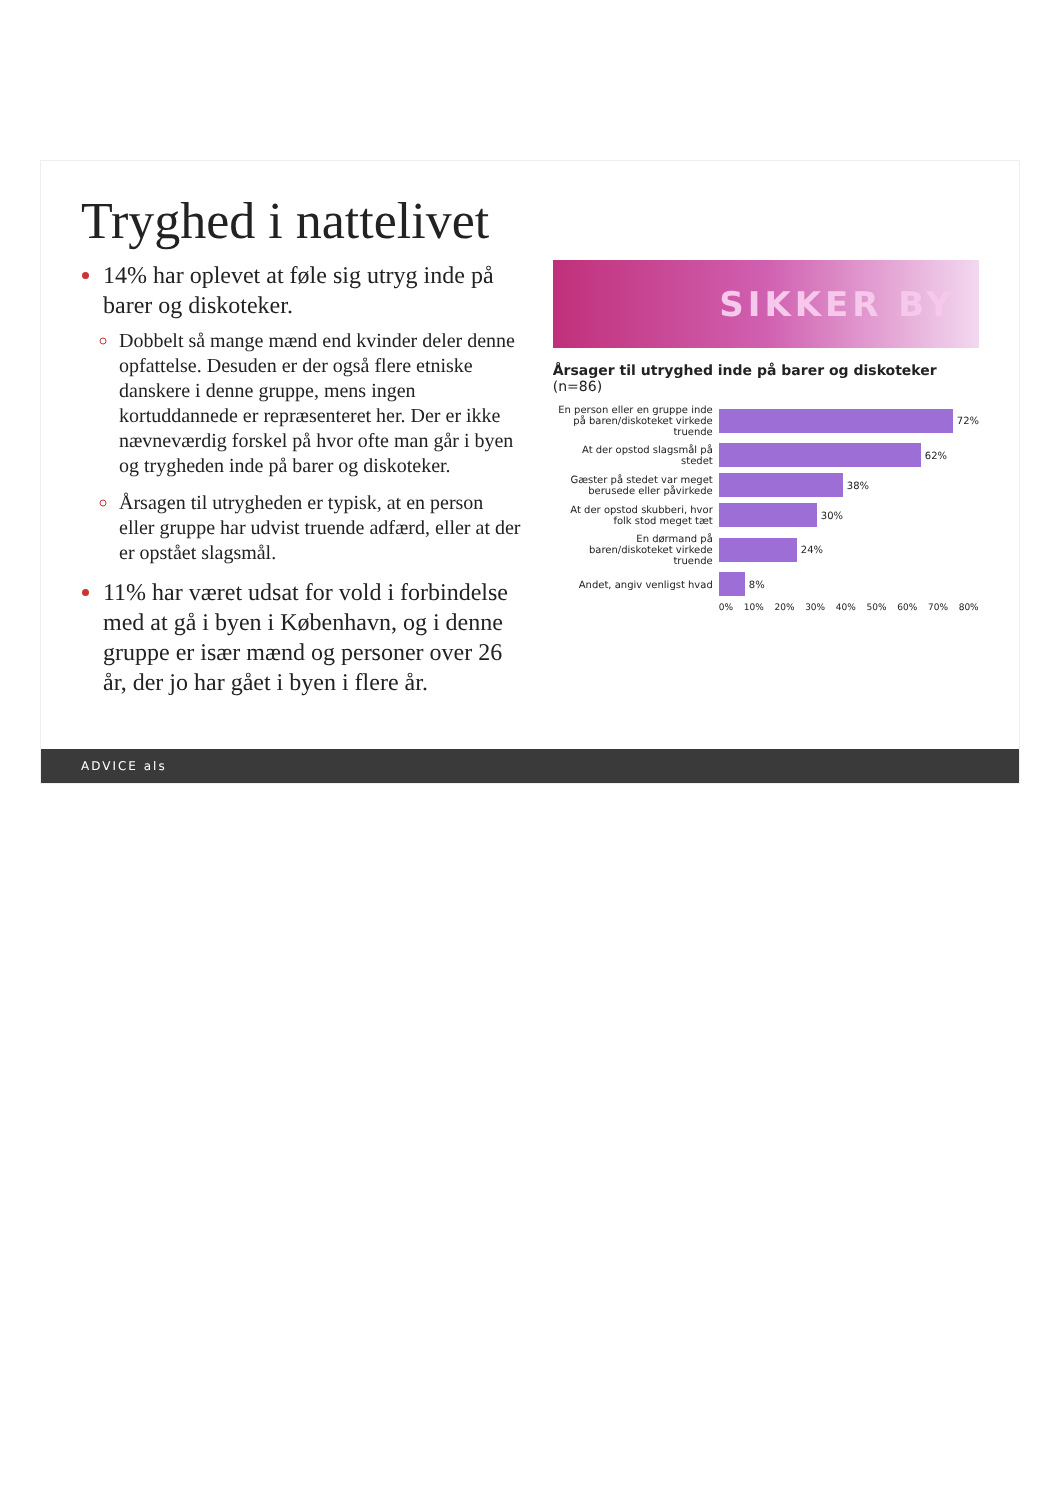Tryghed i nattelivet
14% har oplevet at føle sig utryg inde på barer og diskoteker.
Dobbelt så mange mænd end kvinder deler denne opfattelse. Desuden er der også flere etniske danskere i denne gruppe, mens ingen kortuddannede er repræsenteret her. Der er ikke nævneværdig forskel på hvor ofte man går i byen og trygheden inde på barer og diskoteker.
Årsagen til utrygheden er typisk, at en person eller gruppe har udvist truende adfærd, eller at der er opstået slagsmål.
11% har været udsat for vold i forbindelse med at gå i byen i København, og i denne gruppe er især mænd og personer over 26 år, der jo har gået i byen i flere år.
SIKKER BY
Årsager til utryghed inde på barer og diskoteker (n=86)
En person eller en gruppe inde på baren/diskoteket virkede truende
72%
At der opstod slagsmål på stedet
62%
Gæster på stedet var meget berusede eller påvirkede
38%
At der opstod skubberi, hvor folk stod meget tæt
30%
En dørmand på baren/diskoteket virkede truende
24%
Andet, angiv venligst hvad 8%
0% 10% 20% 30% 40% 50% 60% 70% 80%
ADVICE als